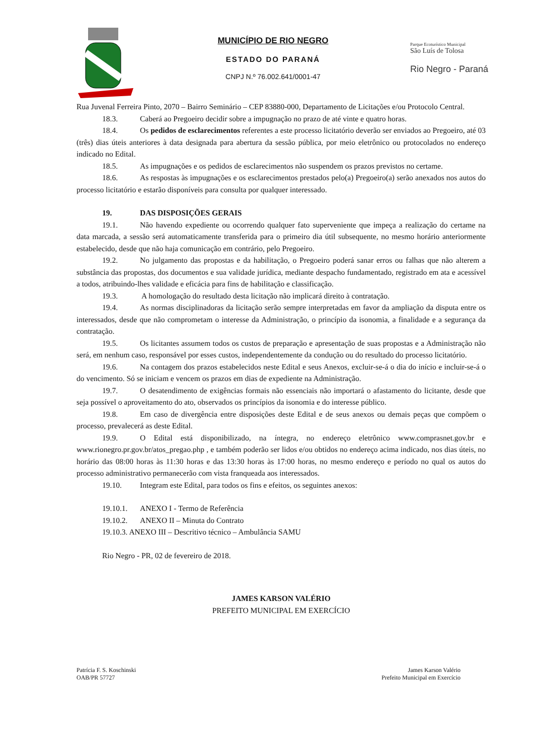MUNICÍPIO DE RIO NEGRO
ESTADO DO PARANÁ
CNPJ N.º 76.002.641/0001-47
Parque Ecoturístico Municipal
São Luís de Tolosa
Rio Negro - Paraná
Rua Juvenal Ferreira Pinto, 2070 – Bairro Seminário – CEP 83880-000, Departamento de Licitações e/ou Protocolo Central.
18.3. Caberá ao Pregoeiro decidir sobre a impugnação no prazo de até vinte e quatro horas.
18.4. Os pedidos de esclarecimentos referentes a este processo licitatório deverão ser enviados ao Pregoeiro, até 03 (três) dias úteis anteriores à data designada para abertura da sessão pública, por meio eletrônico ou protocolados no endereço indicado no Edital.
18.5. As impugnações e os pedidos de esclarecimentos não suspendem os prazos previstos no certame.
18.6. As respostas às impugnações e os esclarecimentos prestados pelo(a) Pregoeiro(a) serão anexados nos autos do processo licitatório e estarão disponíveis para consulta por qualquer interessado.
19. DAS DISPOSIÇÕES GERAIS
19.1. Não havendo expediente ou ocorrendo qualquer fato superveniente que impeça a realização do certame na data marcada, a sessão será automaticamente transferida para o primeiro dia útil subsequente, no mesmo horário anteriormente estabelecido, desde que não haja comunicação em contrário, pelo Pregoeiro.
19.2. No julgamento das propostas e da habilitação, o Pregoeiro poderá sanar erros ou falhas que não alterem a substância das propostas, dos documentos e sua validade jurídica, mediante despacho fundamentado, registrado em ata e acessível a todos, atribuindo-lhes validade e eficácia para fins de habilitação e classificação.
19.3. A homologação do resultado desta licitação não implicará direito à contratação.
19.4. As normas disciplinadoras da licitação serão sempre interpretadas em favor da ampliação da disputa entre os interessados, desde que não comprometam o interesse da Administração, o princípio da isonomia, a finalidade e a segurança da contratação.
19.5. Os licitantes assumem todos os custos de preparação e apresentação de suas propostas e a Administração não será, em nenhum caso, responsável por esses custos, independentemente da condução ou do resultado do processo licitatório.
19.6. Na contagem dos prazos estabelecidos neste Edital e seus Anexos, excluir-se-á o dia do início e incluir-se-á o do vencimento. Só se iniciam e vencem os prazos em dias de expediente na Administração.
19.7. O desatendimento de exigências formais não essenciais não importará o afastamento do licitante, desde que seja possível o aproveitamento do ato, observados os princípios da isonomia e do interesse público.
19.8. Em caso de divergência entre disposições deste Edital e de seus anexos ou demais peças que compõem o processo, prevalecerá as deste Edital.
19.9. O Edital está disponibilizado, na íntegra, no endereço eletrônico www.comprasnet.gov.br e www.rionegro.pr.gov.br/atos_pregao.php , e também poderão ser lidos e/ou obtidos no endereço acima indicado, nos dias úteis, no horário das 08:00 horas às 11:30 horas e das 13:30 horas às 17:00 horas, no mesmo endereço e período no qual os autos do processo administrativo permanecerão com vista franqueada aos interessados.
19.10. Integram este Edital, para todos os fins e efeitos, os seguintes anexos:
19.10.1. ANEXO I - Termo de Referência
19.10.2. ANEXO II – Minuta do Contrato
19.10.3. ANEXO III – Descritivo técnico – Ambulância SAMU
Rio Negro - PR, 02 de fevereiro de 2018.
JAMES KARSON VALÉRIO
PREFEITO MUNICIPAL EM EXERCÍCIO
Patrícia F. S. Koschinski
OAB/PR 57727
James Karson Valério
Prefeito Municipal em Exercício